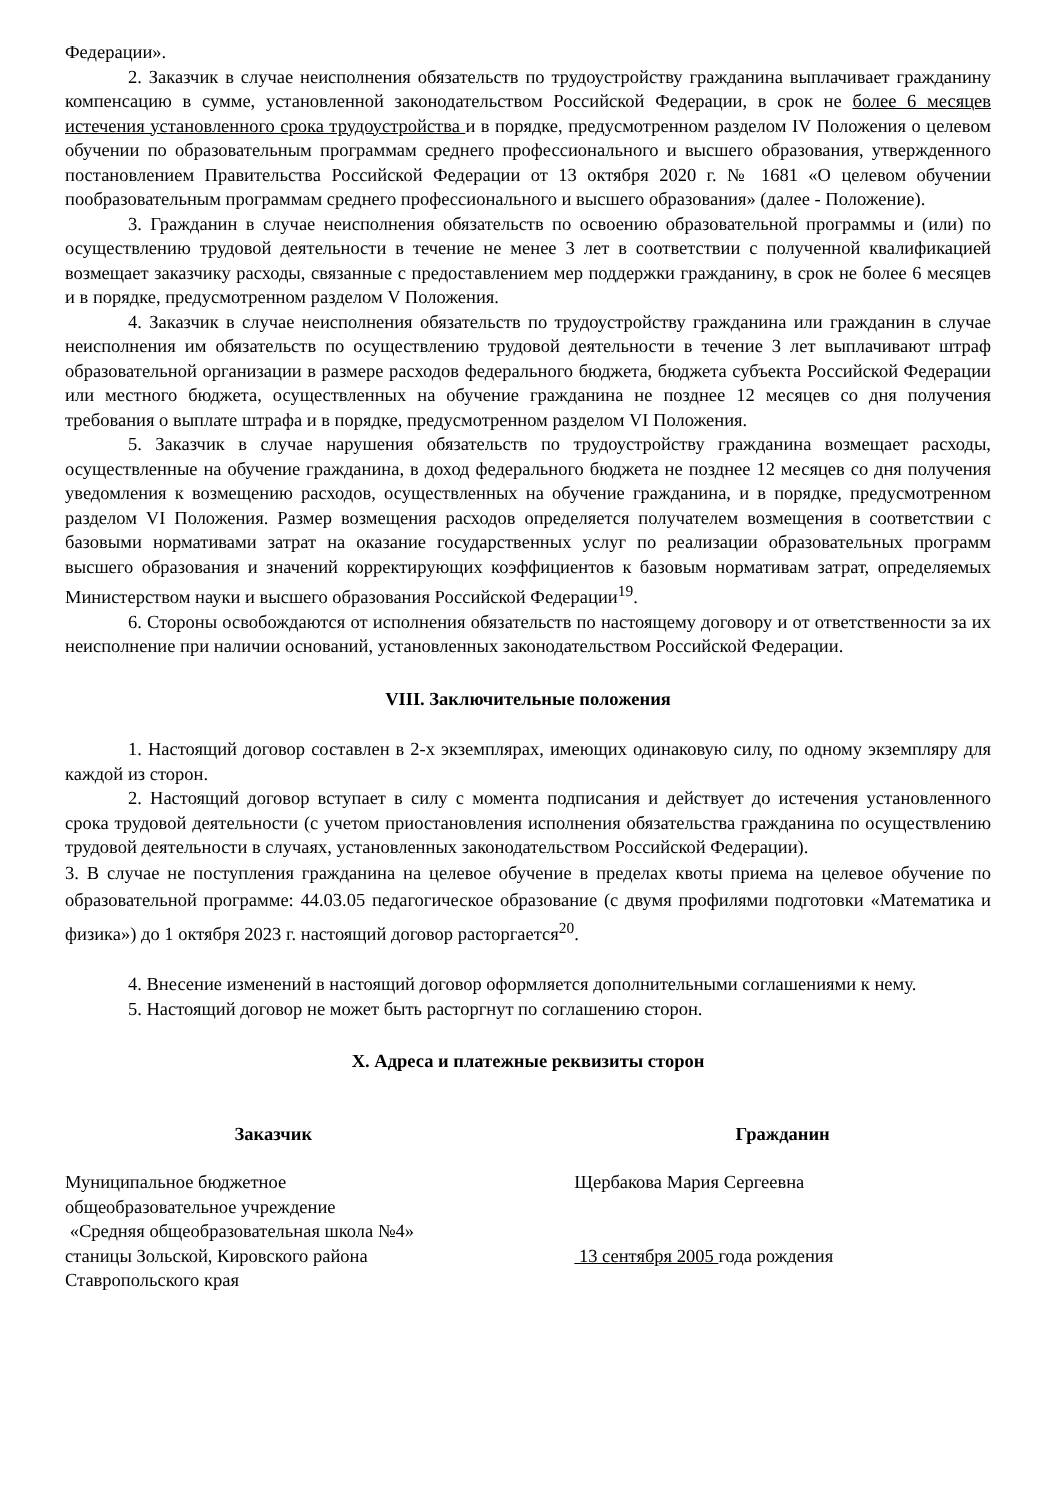Федерации».
2. Заказчик в случае неисполнения обязательств по трудоустройству гражданина выплачивает гражданину компенсацию в сумме, установленной законодательством Российской Федерации, в срок не более 6 месяцев истечения установленного срока трудоустройства и в порядке, предусмотренном разделом IV Положения о целевом обучении по образовательным программам среднего профессионального и высшего образования, утвержденного постановлением Правительства Российской Федерации от 13 октября 2020 г. № 1681 «О целевом обучении пообразовательным программам среднего профессионального и высшего образования» (далее - Положение).
3. Гражданин в случае неисполнения обязательств по освоению образовательной программы и (или) по осуществлению трудовой деятельности в течение не менее 3 лет в соответствии с полученной квалификацией возмещает заказчику расходы, связанные с предоставлением мер поддержки гражданину, в срок не более 6 месяцев и в порядке, предусмотренном разделом V Положения.
4. Заказчик в случае неисполнения обязательств по трудоустройству гражданина или гражданин в случае неисполнения им обязательств по осуществлению трудовой деятельности в течение 3 лет выплачивают штраф образовательной организации в размере расходов федерального бюджета, бюджета субъекта Российской Федерации или местного бюджета, осуществленных на обучение гражданина не позднее 12 месяцев со дня получения требования о выплате штрафа и в порядке, предусмотренном разделом VI Положения.
5. Заказчик в случае нарушения обязательств по трудоустройству гражданина возмещает расходы, осуществленные на обучение гражданина, в доход федерального бюджета не позднее 12 месяцев со дня получения уведомления к возмещению расходов, осуществленных на обучение гражданина, и в порядке, предусмотренном разделом VI Положения. Размер возмещения расходов определяется получателем возмещения в соответствии с базовыми нормативами затрат на оказание государственных услуг по реализации образовательных программ высшего образования и значений корректирующих коэффициентов к базовым нормативам затрат, определяемых Министерством науки и высшего образования Российской Федерации<sup>19</sup>.
6. Стороны освобождаются от исполнения обязательств по настоящему договору и от ответственности за их неисполнение при наличии оснований, установленных законодательством Российской Федерации.
VIII. Заключительные положения
1. Настоящий договор составлен в 2-х экземплярах, имеющих одинаковую силу, по одному экземпляру для каждой из сторон.
2. Настоящий договор вступает в силу с момента подписания и действует до истечения установленного срока трудовой деятельности (с учетом приостановления исполнения обязательства гражданина по осуществлению трудовой деятельности в случаях, установленных законодательством Российской Федерации).
3. В случае не поступления гражданина на целевое обучение в пределах квоты приема на целевое обучение по образовательной программе: 44.03.05 педагогическое образование (с двумя профилями подготовки «Математика и физика») до 1 октября 2023 г. настоящий договор расторгается<sup>20</sup>.
4. Внесение изменений в настоящий договор оформляется дополнительными соглашениями к нему.
5. Настоящий договор не может быть расторгнут по соглашению сторон.
X. Адреса и платежные реквизиты сторон
Заказчик
Муниципальное бюджетное
общеобразовательное учреждение
«Средняя общеобразовательная школа №4»
станицы Зольской, Кировского района
Ставропольского края
Гражданин
Щербакова Мария Сергеевна
13 сентября 2005 года рождения